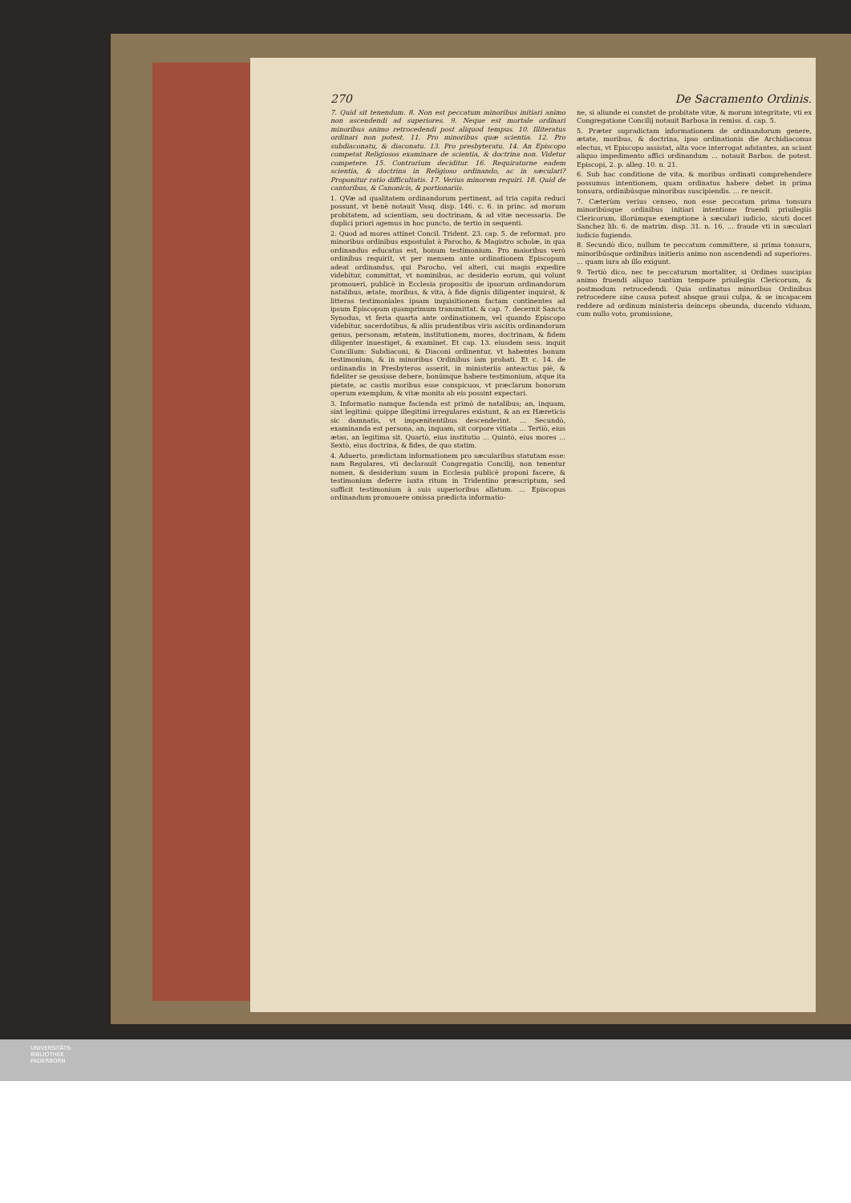270 De Sacramento Ordinis.
7. Quid sit tenendum. 8. Non est peccatum minoribus initiari animo non ascendendi ad superiores. 9. Neque est mortale ordinari minoribus animo retrocedendi post aliquod tempus. 10. Illiteratus ordinari non potest. 11. Pro minoribus quæ scientia. 12. Pro subdiaconatu, & diaconatu. 13. Pro presbyteratu. 14. An Episcopo competat Religiosos examinare de scientia, & doctrina non. Videtur competere. 15. Contrarium deciditur. 16. Requiraturne eadem scientia, & doctrina in Religioso ordinando, ac in sæculari? Proponitur ratio difficultatis. 17. Verius minorem requiri. 18. Quid de cantoribus, & Canonicis, & portionariis.
1. QVæ ad qualitatem ordinandorum pertinent, ad tria capita reduci possunt, vt benè notauit Vasq. disp. 146. c. 6. in princ. ad morum probitatem, ad scientiam, seu doctrinam, & ad vitæ necessaria. De duplici priori agemus in hoc puncto, de tertio in sequenti.
2. Quod ad mores attinet Concil. Trident. 23. cap. 5. de reformat. pro minoribus ordinibus expostulat à Parocho, & Magistro scholæ, in qua ordinandus educatus est, bonum testimonium. Pro maioribus verò ordinibus requirit, vt per mensem ante ordinationem Episcopum adeat ordinandus, qui Parocho, vel alteri, cui magis expedire videbitur, committat, vt nominibus, ac desiderio eorum, qui volunt promoueri, publicè in Ecclesia propositis de ipsorum ordinandorum natalibus, ætate, moribus, & vita, à fide dignis diligenter inquirat, & litteras testimoniales ipsam inquisitionem factam continentes ad ipsum Episcopum quamprimum transmittat. & cap. 7. decernit Sancta Synodus, vt feria quarta ante ordinationem, vel quando Episcopo videbitur, sacerdotibus, & aliis prudentibus viris ascitis ordinandorum genus, personam, ætatem, institutionem, mores, doctrinam, & fidem diligenter inuestiget, & examinet. Et cap. 13. eiusdem sess. inquit Concilium: Subdiaconi, & Diaconi ordinentur, vt habentes bonum testimonium, & in minoribus Ordinibus iam probati. Et c. 14. de ordinandis in Presbyteros asserit, in ministeriis anteactus piè, & fideliter se gessisse debere, bonúmque habere testimonium, atque ita pietate, ac castis moribus esse conspicuos, vt præclarum bonorum operum exemplum, & vitæ monita ab eis possint expectari.
3. Informatio namque facienda est primò de natalibus; an, inquam, sint legitimi: quippe illegitimi irregulares existunt, & an ex Hæreticis sic damnatis, vt impœnitentibus descenderint. ... Secundò, examinanda est persona, an, inquam, sit corpore vitiata ... Tertiò, eius ætas, an legitima sit. Quartò, eius institutio ... Quintò, eius mores ... Sextò, eius doctrina, & fides, de quo statim.
4. Aduerto, prædictam informationem pro sæcularibus statutam esse: nam Regulares, vti declarauit Congregatio Concilij, non tenentur nomen, & desiderium suum in Ecclesia publicè proponi facere, & testimonium deferre iuxta ritum in Tridentino præscriptum, sed sufficit testimonium à suis superioribus allatum. ... Episcopus ordinandum promouere omissa prædicta informatio-
ne, si aliunde ei constet de probitate vitæ, & morum integritate, vti ex Congregatione Concilij notauit Barbosa in remiss. d. cap. 5.
5. Præter supradictam informationem de ordinandorum genere, ætate, moribus, & doctrina, ipso ordinationis die Archidiaconus electus, vt Episcopo assistat, alta voce interrogat adstantes, an sciant aliquo impedimento affici ordinandum ... notauit Barbos. de potest. Episcopi, 2. p. alleg. 10. n. 21.
6. Sub hac conditione de vita, & moribus ordinati comprehendere possumus intentionem, quam ordinatus habere debet in prima tonsura, ordinibúsque minoribus suscipiendis. ... re nescit.
7. Cæterùm verius censeo, non esse peccatum prima tonsura minoribúsque ordinibus initiari intentione fruendi priuilegiis Clericorum, illorúmque exemptione à sæculari iudicio, sicuti docet Sanchez lib. 6. de matrim. disp. 31. n. 16. ... fraude vti in sæculari iudicio fugiendo.
8. Secundò dico, nullum te peccatum committere, si prima tonsura, minoribúsque ordinibus initieris animo non ascendendi ad superiores. ... quam iura ab illo exigunt.
9. Tertiò dico, nec te peccaturum mortaliter, si Ordines suscipias animo fruendi aliquo tantùm tempore priuilegiis Clericorum, & postmodum retrocedendi. Quia ordinatus minoribus Ordinibus retrocedere sine causa potest absque graui culpa, & se incapacem reddere ad ordinum ministeria deinceps obeunda, ducendo viduam, cum nullo voto, promissione,
UNIVERSITÄTS-
BIBLIOTHEK
PADERBORN